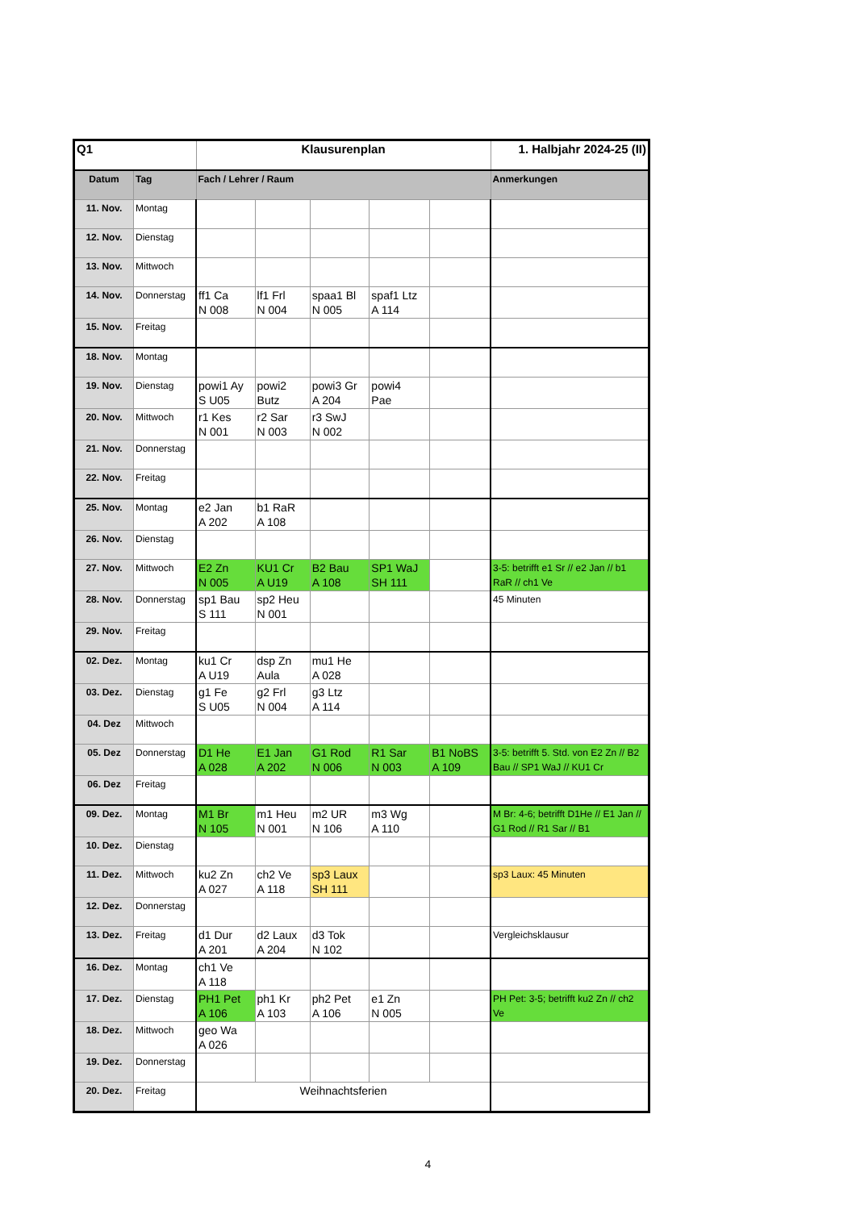| Q1 | | Klausurenplan | | | | | 1. Halbjahr 2024-25 (II) |
| --- | --- | --- | --- | --- | --- | --- | --- |
| Datum | Tag | Fach / Lehrer / Raum | | | | | Anmerkungen |
| 11. Nov. | Montag | | | | | | |
| 12. Nov. | Dienstag | | | | | | |
| 13. Nov. | Mittwoch | | | | | | |
| 14. Nov. | Donnerstag | ff1 Ca N 008 | lf1 Frl N 004 | spaa1 Bl N 005 | spaf1 Ltz A 114 | | |
| 15. Nov. | Freitag | | | | | | |
| 18. Nov. | Montag | | | | | | |
| 19. Nov. | Dienstag | powi1 Ay S U05 | powi2 Butz | powi3 Gr A 204 | powi4 Pae | | |
| 20. Nov. | Mittwoch | r1 Kes N 001 | r2 Sar N 003 | r3 SwJ N 002 | | | |
| 21. Nov. | Donnerstag | | | | | | |
| 22. Nov. | Freitag | | | | | | |
| 25. Nov. | Montag | e2 Jan A 202 | b1 RaR A 108 | | | | |
| 26. Nov. | Dienstag | | | | | | |
| 27. Nov. | Mittwoch | E2 Zn N 005 | KU1 Cr A U19 | B2 Bau A 108 | SP1 WaJ SH 111 | | 3-5: betrifft e1 Sr // e2 Jan // b1 RaR // ch1 Ve |
| 28. Nov. | Donnerstag | sp1 Bau S 111 | sp2 Heu N 001 | | | | 45 Minuten |
| 29. Nov. | Freitag | | | | | | |
| 02. Dez. | Montag | ku1 Cr A U19 | dsp Zn Aula | mu1 He A 028 | | | |
| 03. Dez. | Dienstag | g1 Fe S U05 | g2 Frl N 004 | g3 Ltz A 114 | | | |
| 04. Dez | Mittwoch | | | | | | |
| 05. Dez | Donnerstag | D1 He A 028 | E1 Jan A 202 | G1 Rod N 006 | R1 Sar N 003 | B1 NoBS A 109 | 3-5: betrifft 5. Std. von E2 Zn // B2 Bau // SP1 WaJ // KU1 Cr |
| 06. Dez | Freitag | | | | | | |
| 09. Dez. | Montag | M1 Br N 105 | m1 Heu N 001 | m2 UR N 106 | m3 Wg A 110 | | M Br: 4-6; betrifft D1He // E1 Jan // G1 Rod // R1 Sar // B1 |
| 10. Dez. | Dienstag | | | | | | |
| 11. Dez. | Mittwoch | ku2 Zn A 027 | ch2 Ve A 118 | sp3 Laux SH 111 | | | sp3 Laux: 45 Minuten |
| 12. Dez. | Donnerstag | | | | | | |
| 13. Dez. | Freitag | d1 Dur A 201 | d2 Laux A 204 | d3 Tok N 102 | | | Vergleichsklausur |
| 16. Dez. | Montag | ch1 Ve A 118 | | | | | |
| 17. Dez. | Dienstag | PH1 Pet A 106 | ph1 Kr A 103 | ph2 Pet A 106 | e1 Zn N 005 | | PH Pet: 3-5; betrifft ku2 Zn // ch2 Ve |
| 18. Dez. | Mittwoch | geo Wa A 026 | | | | | |
| 19. Dez. | Donnerstag | | | | | | |
| 20. Dez. | Freitag | Weihnachtsferien | | | | | |
4